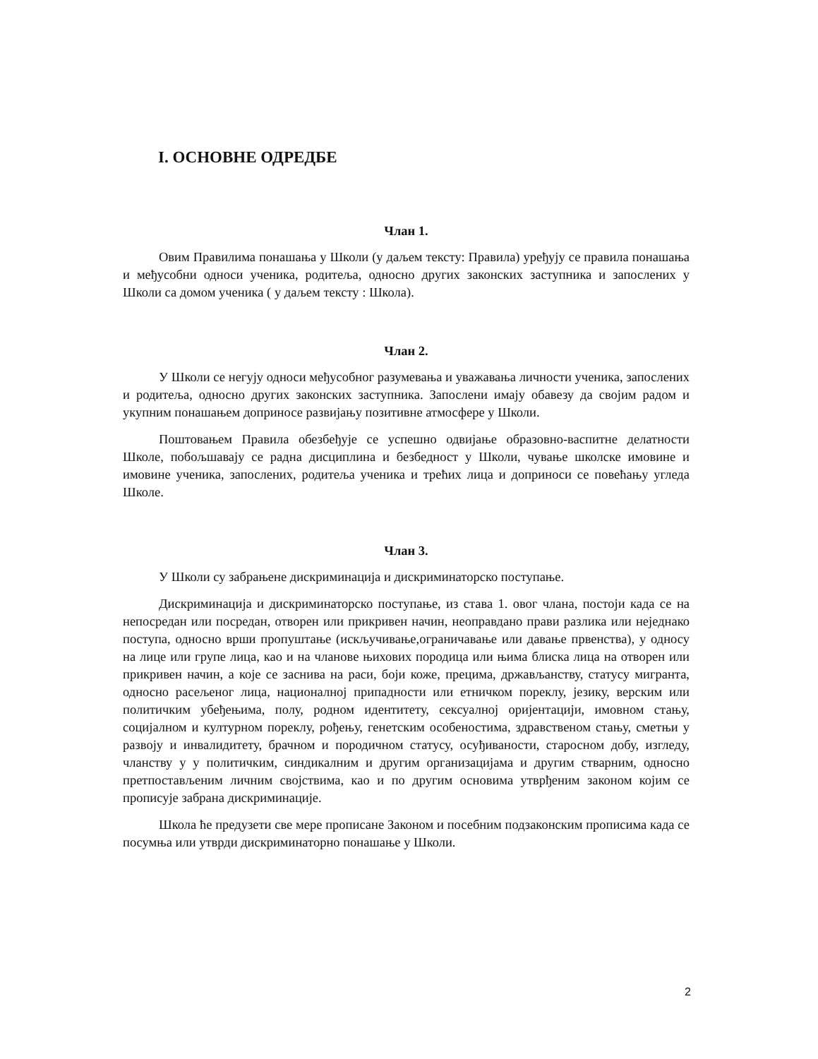I. ОСНОВНЕ ОДРЕДБЕ
Члан 1.
Овим Правилима понашања у Школи (у даљем тексту: Правила) уређују се правила понашања и међусобни односи ученика, родитеља, односно других законских заступника и запослених у Школи са домом ученика ( у даљем тексту : Школа).
Члан 2.
У Школи се негују односи међусобног разумевања и уважавања личности ученика, запослених и родитеља, односно других законских заступника. Запослени имају обавезу да својим радом и укупним понашањем доприносе развијању позитивне атмосфере у Школи.
Поштовањем Правила обезбеђује се успешно одвијање образовно-васпитне делатности Школе, побољшавају се радна дисциплина и безбедност у Школи, чување школске имовине и имовине ученика, запослених, родитеља ученика и трећих лица и доприноси се повећању угледа Школе.
Члан 3.
У Школи су забрањене дискриминација и дискриминаторско поступање.
Дискриминација и дискриминаторско поступање, из става 1. овог члана, постоји када се на непосредан или посредан, отворен или прикривен начин, неоправдано прави разлика или неједнако поступа, односно врши пропуштање (искључивање,ограничавање или давање првенства), у односу на лице или групе лица, као и на чланове њихових породица или њима блиска лица на отворен или прикривен начин, а које се заснива на раси, боји коже, прецима, држављанству, статусу мигранта, односно расељеног лица, националној припадности или етничком пореклу, језику, верским или политичким убеђењима, полу, родном идентитету, сексуалној оријентацији, имовном стању, социјалном и културном пореклу, рођењу, генетским особеностима, здравственом стању, сметњи у развоју и инвалидитету, брачном и породичном статусу, осуђиваности, старосном добу, изгледу, чланству у у политичким, синдикалним и другим организацијама и другим стварним, односно претпостављеним личним својствима, као и по другим основима утврђеним законом којим се прописује забрана дискриминације.
Школа ће предузети све мере прописане Законом и посебним подзаконским прописима када се посумња или утврди дискриминаторно понашање у Школи.
2